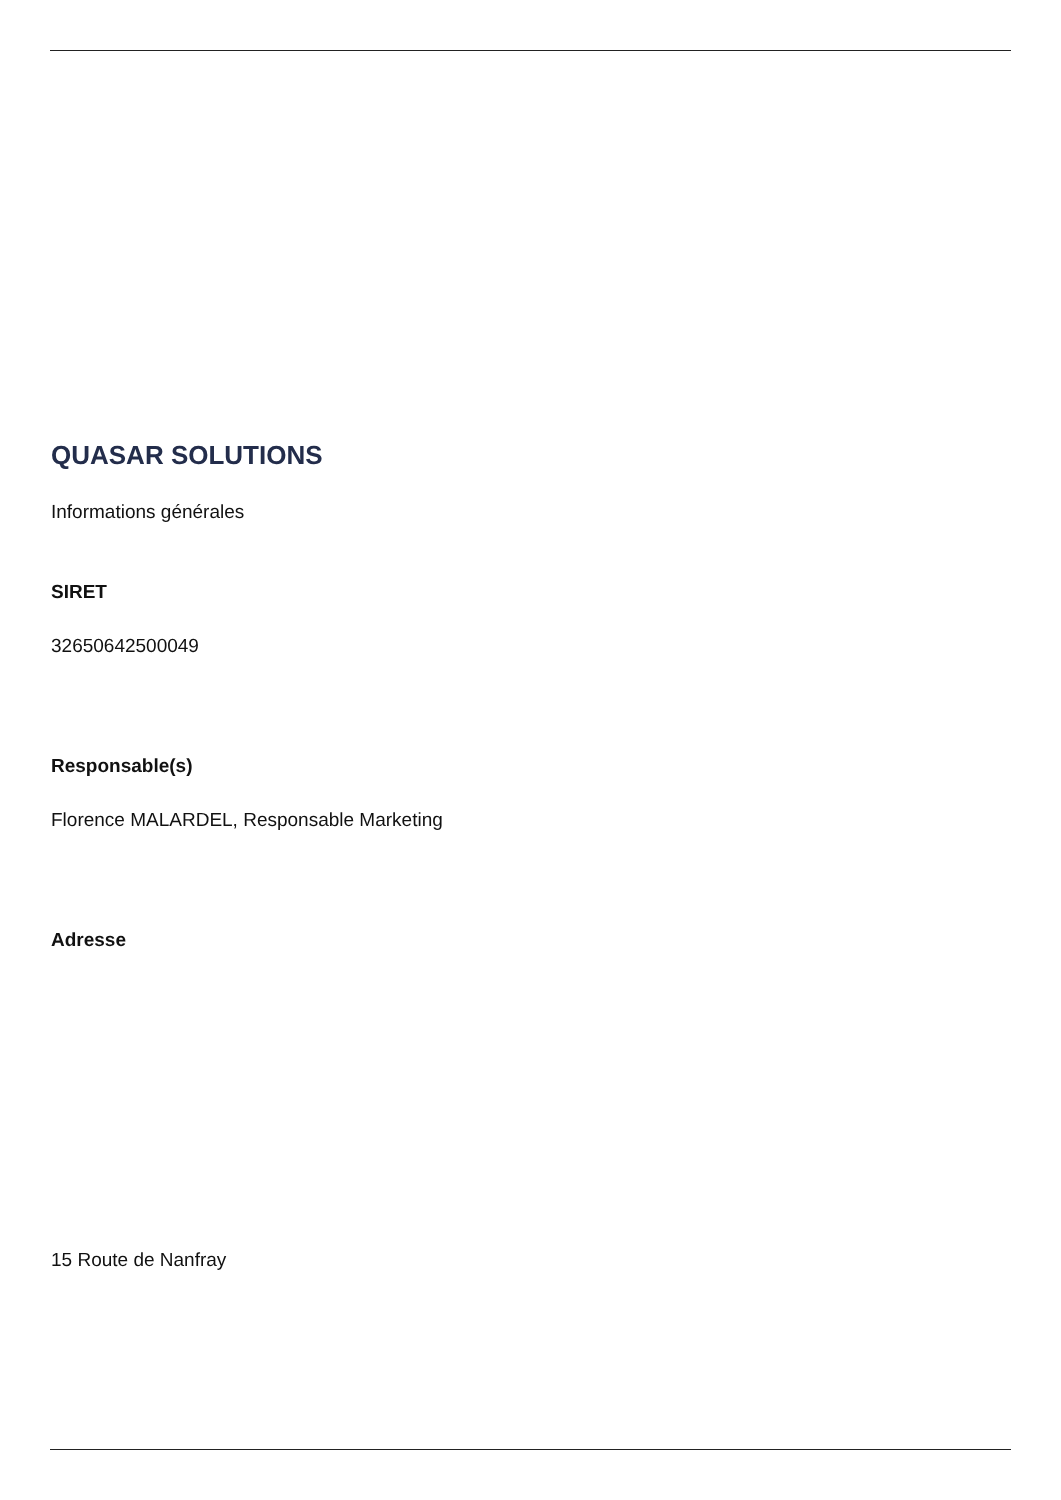QUASAR SOLUTIONS
Informations générales
SIRET
32650642500049
Responsable(s)
Florence MALARDEL, Responsable Marketing
Adresse
15 Route de Nanfray